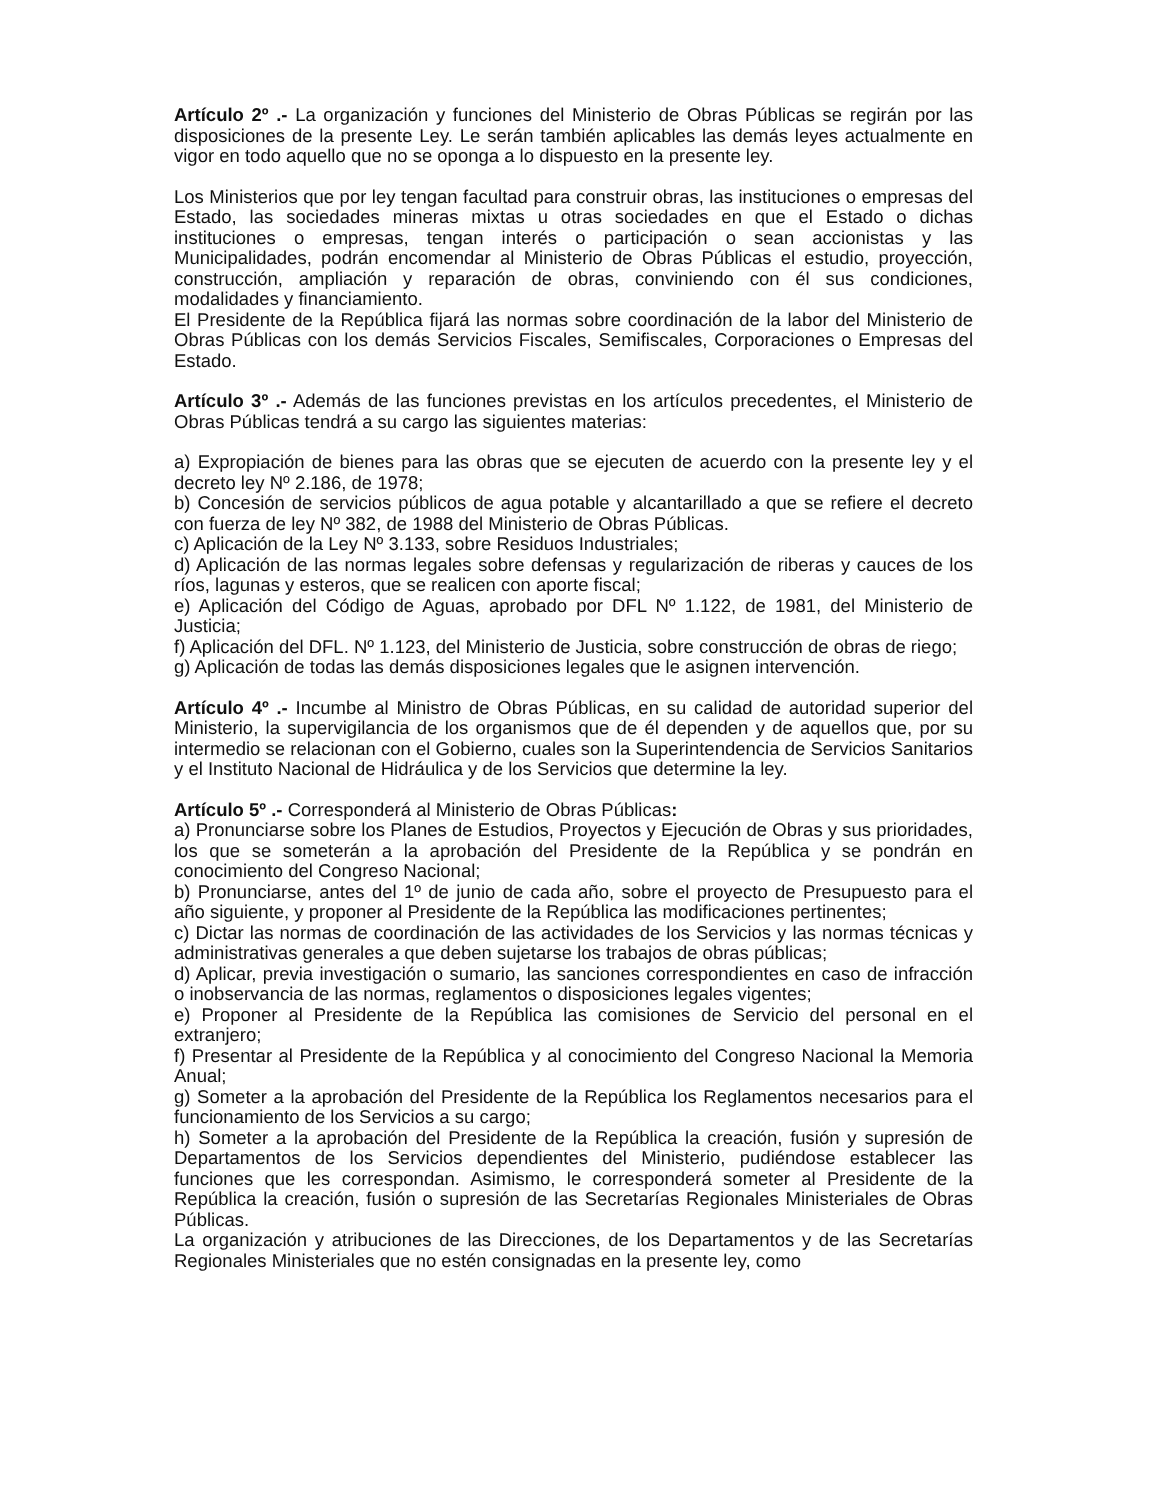Artículo 2º .- La organización y funciones del Ministerio de Obras Públicas se regirán por las disposiciones de la presente Ley. Le serán también aplicables las demás leyes actualmente en vigor en todo aquello que no se oponga a lo dispuesto en la presente ley.
Los Ministerios que por ley tengan facultad para construir obras, las instituciones o empresas del Estado, las sociedades mineras mixtas u otras sociedades en que el Estado o dichas instituciones o empresas, tengan interés o participación o sean accionistas y las Municipalidades, podrán encomendar al Ministerio de Obras Públicas el estudio, proyección, construcción, ampliación y reparación de obras, conviniendo con él sus condiciones, modalidades y financiamiento.
El Presidente de la República fijará las normas sobre coordinación de la labor del Ministerio de Obras Públicas con los demás Servicios Fiscales, Semifiscales, Corporaciones o Empresas del Estado.
Artículo 3º .- Además de las funciones previstas en los artículos precedentes, el Ministerio de Obras Públicas tendrá a su cargo las siguientes materias:
a) Expropiación de bienes para las obras que se ejecuten de acuerdo con la presente ley y el decreto ley Nº 2.186, de 1978;
b) Concesión de servicios públicos de agua potable y alcantarillado a que se refiere el decreto con fuerza de ley Nº 382, de 1988 del Ministerio de Obras Públicas.
c) Aplicación de la Ley Nº 3.133, sobre Residuos Industriales;
d) Aplicación de las normas legales sobre defensas y regularización de riberas y cauces de los ríos, lagunas y esteros, que se realicen con aporte fiscal;
e) Aplicación del Código de Aguas, aprobado por DFL Nº 1.122, de 1981, del Ministerio de Justicia;
f) Aplicación del DFL. Nº 1.123, del Ministerio de Justicia, sobre construcción de obras de riego;
g) Aplicación de todas las demás disposiciones legales que le asignen intervención.
Artículo 4º .- Incumbe al Ministro de Obras Públicas, en su calidad de autoridad superior del Ministerio, la supervigilancia de los organismos que de él dependen y de aquellos que, por su intermedio se relacionan con el Gobierno, cuales son la Superintendencia de Servicios Sanitarios y el Instituto Nacional de Hidráulica y de los Servicios que determine la ley.
Artículo 5º .- Corresponderá al Ministerio de Obras Públicas:
a) Pronunciarse sobre los Planes de Estudios, Proyectos y Ejecución de Obras y sus prioridades, los que se someterán a la aprobación del Presidente de la República y se pondrán en conocimiento del Congreso Nacional;
b) Pronunciarse, antes del 1º de junio de cada año, sobre el proyecto de Presupuesto para el año siguiente, y proponer al Presidente de la República las modificaciones pertinentes;
c) Dictar las normas de coordinación de las actividades de los Servicios y las normas técnicas y administrativas generales a que deben sujetarse los trabajos de obras públicas;
d) Aplicar, previa investigación o sumario, las sanciones correspondientes en caso de infracción o inobservancia de las normas, reglamentos o disposiciones legales vigentes;
e) Proponer al Presidente de la República las comisiones de Servicio del personal en el extranjero;
f) Presentar al Presidente de la República y al conocimiento del Congreso Nacional la Memoria Anual;
g) Someter a la aprobación del Presidente de la República los Reglamentos necesarios para el funcionamiento de los Servicios a su cargo;
h) Someter a la aprobación del Presidente de la República la creación, fusión y supresión de Departamentos de los Servicios dependientes del Ministerio, pudiéndose establecer las funciones que les correspondan. Asimismo, le corresponderá someter al Presidente de la República la creación, fusión o supresión de las Secretarías Regionales Ministeriales de Obras Públicas.
La organización y atribuciones de las Direcciones, de los Departamentos y de las Secretarías Regionales Ministeriales que no estén consignadas en la presente ley, como